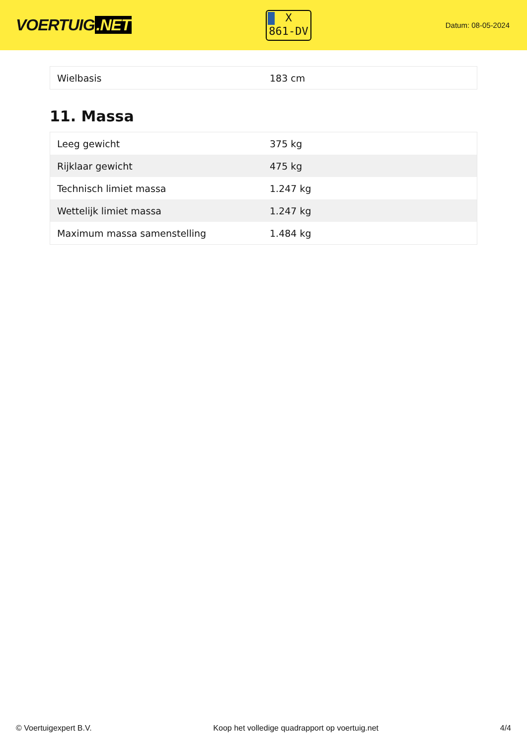VOERTUIG.NET
X
861-DV
Datum: 08-05-2024
| Wielbasis | 183 cm |
11. Massa
| Leeg gewicht | 375 kg |
| Rijklaar gewicht | 475 kg |
| Technisch limiet massa | 1.247 kg |
| Wettelijk limiet massa | 1.247 kg |
| Maximum massa samenstelling | 1.484 kg |
© Voertuigexpert B.V. Koop het volledige quadrapport op voertuig.net 4/4